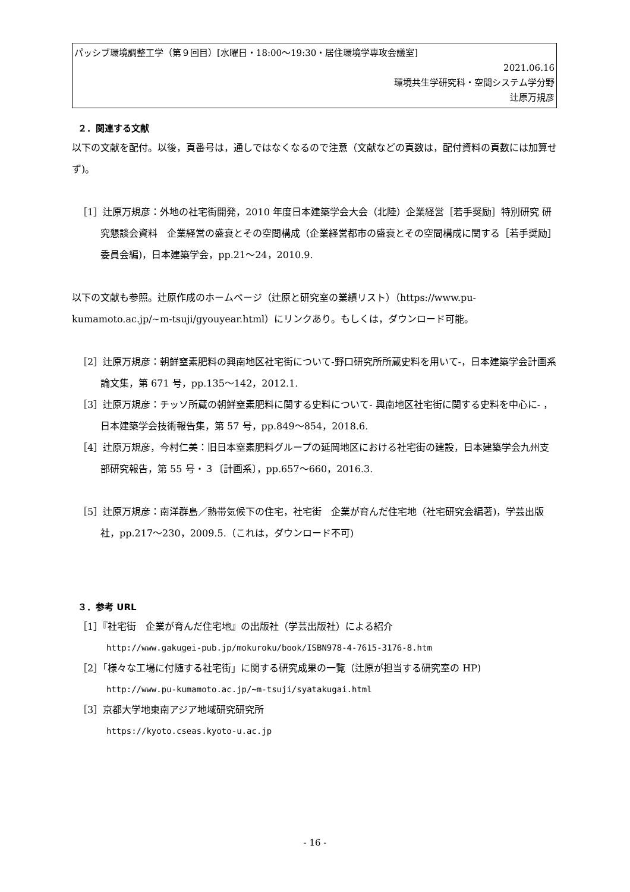パッシブ環境調整工学（第９回目）[水曜日・18:00～19:30・居住環境学専攻会議室]
2021.06.16
環境共生学研究科・空間システム学分野
辻原万規彦
２．関連する文献
以下の文献を配付。以後，頁番号は，通しではなくなるので注意（文献などの頁数は，配付資料の頁数には加算せず)。
［1］辻原万規彦：外地の社宅街開発，2010 年度日本建築学会大会（北陸）企業経営［若手奨励］特別研究 研究懇談会資料　企業経営の盛衰とその空間構成（企業経営都市の盛衰とその空間構成に関する［若手奨励］委員会編)，日本建築学会，pp.21～24，2010.9.
以下の文献も参照。辻原作成のホームページ（辻原と研究室の業績リスト）（https://www.pu-kumamoto.ac.jp/~m-tsuji/gyouyear.html）にリンクあり。もしくは，ダウンロード可能。
［2］辻原万規彦：朝鮮窒素肥料の興南地区社宅街について-野口研究所所蔵史料を用いて-，日本建築学会計画系論文集，第 671 号，pp.135～142，2012.1.
［3］辻原万規彦：チッソ所蔵の朝鮮窒素肥料に関する史料について- 興南地区社宅街に関する史料を中心に- ，日本建築学会技術報告集，第 57 号，pp.849～854，2018.6.
［4］辻原万規彦，今村仁美：旧日本窒素肥料グループの延岡地区における社宅街の建設，日本建築学会九州支部研究報告，第 55 号・３〔計画系〕，pp.657～660，2016.3.
［5］辻原万規彦：南洋群島／熱帯気候下の住宅，社宅街　企業が育んだ住宅地（社宅研究会編著)，学芸出版社，pp.217～230，2009.5.（これは，ダウンロード不可)
３．参考 URL
［1］『社宅街　企業が育んだ住宅地』の出版社（学芸出版社）による紹介
http://www.gakugei-pub.jp/mokuroku/book/ISBN978-4-7615-3176-8.htm
［2］「様々な工場に付随する社宅街」に関する研究成果の一覧（辻原が担当する研究室の HP)
http://www.pu-kumamoto.ac.jp/~m-tsuji/syatakugai.html
［3］京都大学地東南アジア地域研究研究所
https://kyoto.cseas.kyoto-u.ac.jp
- 16 -